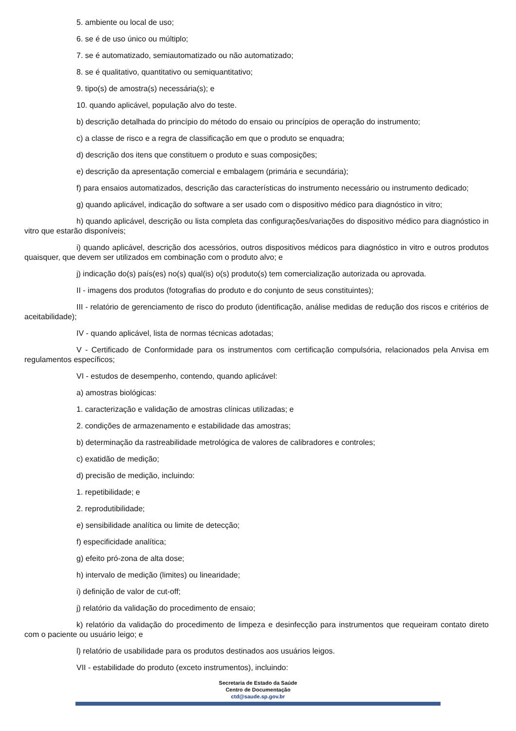5. ambiente ou local de uso;
6. se é de uso único ou múltiplo;
7. se é automatizado, semiautomatizado ou não automatizado;
8. se é qualitativo, quantitativo ou semiquantitativo;
9. tipo(s) de amostra(s) necessária(s); e
10. quando aplicável, população alvo do teste.
b) descrição detalhada do princípio do método do ensaio ou princípios de operação do instrumento;
c) a classe de risco e a regra de classificação em que o produto se enquadra;
d) descrição dos itens que constituem o produto e suas composições;
e) descrição da apresentação comercial e embalagem (primária e secundária);
f) para ensaios automatizados, descrição das características do instrumento necessário ou instrumento dedicado;
g) quando aplicável, indicação do software a ser usado com o dispositivo médico para diagnóstico in vitro;
h) quando aplicável, descrição ou lista completa das configurações/variações do dispositivo médico para diagnóstico in vitro que estarão disponíveis;
i) quando aplicável, descrição dos acessórios, outros dispositivos médicos para diagnóstico in vitro e outros produtos quaisquer, que devem ser utilizados em combinação com o produto alvo; e
j) indicação do(s) país(es) no(s) qual(is) o(s) produto(s) tem comercialização autorizada ou aprovada.
II - imagens dos produtos (fotografias do produto e do conjunto de seus constituintes);
III - relatório de gerenciamento de risco do produto (identificação, análise medidas de redução dos riscos e critérios de aceitabilidade);
IV - quando aplicável, lista de normas técnicas adotadas;
V - Certificado de Conformidade para os instrumentos com certificação compulsória, relacionados pela Anvisa em regulamentos específicos;
VI - estudos de desempenho, contendo, quando aplicável:
a) amostras biológicas:
1. caracterização e validação de amostras clínicas utilizadas; e
2. condições de armazenamento e estabilidade das amostras;
b) determinação da rastreabilidade metrológica de valores de calibradores e controles;
c) exatidão de medição;
d) precisão de medição, incluindo:
1. repetibilidade; e
2. reprodutibilidade;
e) sensibilidade analítica ou limite de detecção;
f) especificidade analítica;
g) efeito pró-zona de alta dose;
h) intervalo de medição (limites) ou linearidade;
i) definição de valor de cut-off;
j) relatório da validação do procedimento de ensaio;
k) relatório da validação do procedimento de limpeza e desinfecção para instrumentos que requeiram contato direto com o paciente ou usuário leigo; e
l) relatório de usabilidade para os produtos destinados aos usuários leigos.
VII - estabilidade do produto (exceto instrumentos), incluindo:
Secretaria de Estado da Saúde
Centro de Documentação
ctd@saude.sp.gov.br